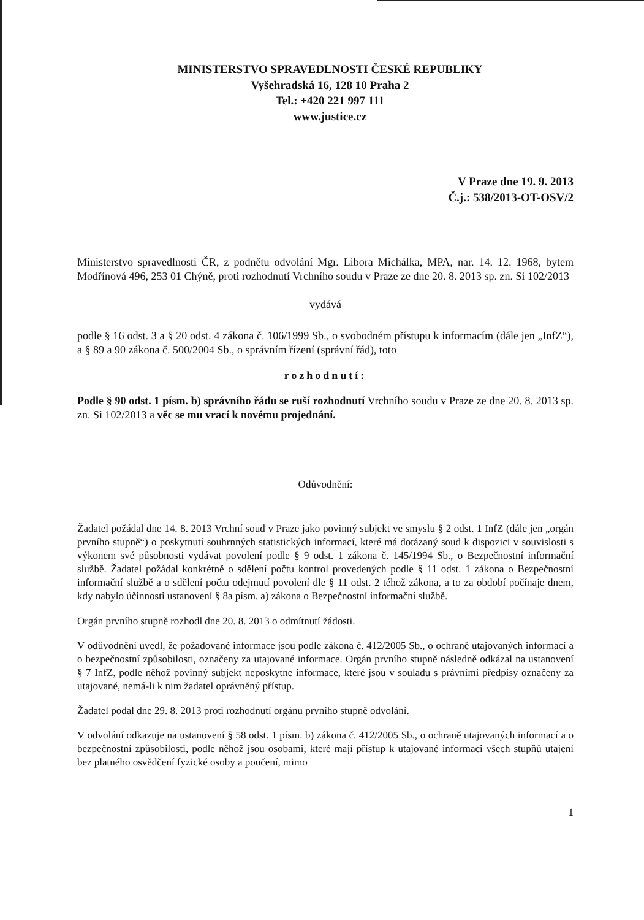MINISTERSTVO SPRAVEDLNOSTI ČESKÉ REPUBLIKY
Vyšehradská 16, 128 10 Praha 2
Tel.: +420 221 997 111
www.justice.cz
V Praze dne 19. 9. 2013
Č.j.: 538/2013-OT-OSV/2
Ministerstvo spravedlnosti ČR, z podnětu odvolání Mgr. Libora Michálka, MPA, nar. 14. 12. 1968, bytem Modřínová 496, 253 01 Chýně, proti rozhodnutí Vrchního soudu v Praze ze dne 20. 8. 2013 sp. zn. Si 102/2013
vydává
podle § 16 odst. 3 a § 20 odst. 4 zákona č. 106/1999 Sb., o svobodném přístupu k informacím (dále jen „InfZ“), a § 89 a 90 zákona č. 500/2004 Sb., o správním řízení (správní řád), toto
rozhodnutí:
Podle § 90 odst. 1 písm. b) správního řádu se ruší rozhodnutí Vrchního soudu v Praze ze dne 20. 8. 2013 sp. zn. Si 102/2013 a věc se mu vrací k novému projednání.
Odůvodnění:
Žadatel požádal dne 14. 8. 2013 Vrchní soud v Praze jako povinný subjekt ve smyslu § 2 odst. 1 InfZ (dále jen „orgán prvního stupně“) o poskytnutí souhrnných statistických informací, které má dotázaný soud k dispozici v souvislosti s výkonem své působnosti vydávat povolení podle § 9 odst. 1 zákona č. 145/1994 Sb., o Bezpečnostní informační službě. Žadatel požádal konkrétně o sdělení počtu kontrol provedených podle § 11 odst. 1 zákona o Bezpečnostní informační službě a o sdělení počtu odejmutí povolení dle § 11 odst. 2 téhož zákona, a to za období počínaje dnem, kdy nabylo účinnosti ustanovení § 8a písm. a) zákona o Bezpečnostní informační službě.
Orgán prvního stupně rozhodl dne 20. 8. 2013 o odmítnutí žádosti.
V odůvodnění uvedl, že požadované informace jsou podle zákona č. 412/2005 Sb., o ochraně utajovaných informací a o bezpečnostní způsobilosti, označeny za utajované informace. Orgán prvního stupně následně odkázal na ustanovení § 7 InfZ, podle něhož povinný subjekt neposkytne informace, které jsou v souladu s právními předpisy označeny za utajované, nemá-li k nim žadatel oprávněný přístup.
Žadatel podal dne 29. 8. 2013 proti rozhodnutí orgánu prvního stupně odvolání.
V odvolání odkazuje na ustanovení § 58 odst. 1 písm. b) zákona č. 412/2005 Sb., o ochraně utajovaných informací a o bezpečnostní způsobilosti, podle něhož jsou osobami, které mají přístup k utajované informaci všech stupňů utajení bez platného osvědčení fyzické osoby a poučení, mimo
1